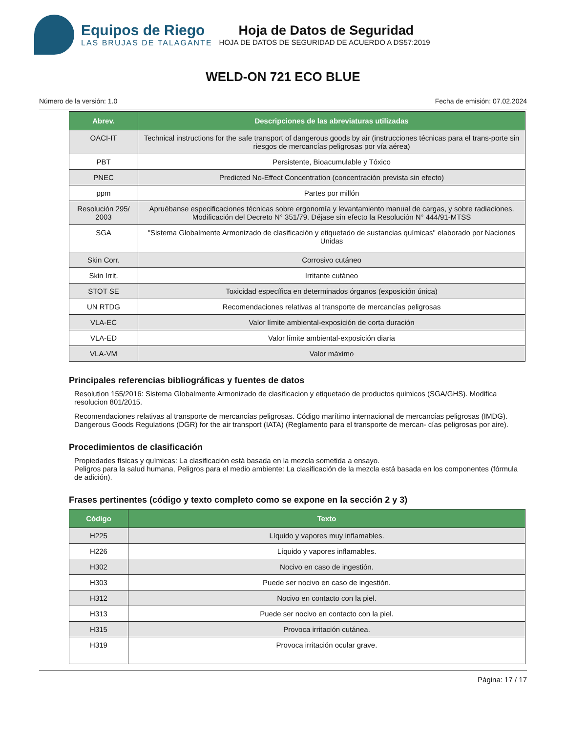Equipos de Riego
LAS BRUJAS DE TALAGANTE
Hoja de Datos de Seguridad
HOJA DE DATOS DE SEGURIDAD DE ACUERDO A DS57:2019
WELD-ON 721 ECO BLUE
Número de la versión: 1.0 Fecha de emisión: 07.02.2024
| Abrev. | Descripciones de las abreviaturas utilizadas |
| --- | --- |
| OACI-IT | Technical instructions for the safe transport of dangerous goods by air (instrucciones técnicas para el trans-porte sin riesgos de mercancías peligrosas por vía aérea) |
| PBT | Persistente, Bioacumulable y Tóxico |
| PNEC | Predicted No-Effect Concentration (concentración prevista sin efecto) |
| ppm | Partes por millón |
| Resolución 295/ 2003 | Apruébanse especificaciones técnicas sobre ergonomía y levantamiento manual de cargas, y sobre radiaciones. Modificación del Decreto N° 351/79. Déjase sin efecto la Resolución N° 444/91-MTSS |
| SGA | "Sistema Globalmente Armonizado de clasificación y etiquetado de sustancias químicas" elaborado por Naciones Unidas |
| Skin Corr. | Corrosivo cutáneo |
| Skin Irrit. | Irritante cutáneo |
| STOT SE | Toxicidad específica en determinados órganos (exposición única) |
| UN RTDG | Recomendaciones relativas al transporte de mercancías peligrosas |
| VLA-EC | Valor límite ambiental-exposición de corta duración |
| VLA-ED | Valor límite ambiental-exposición diaria |
| VLA-VM | Valor máximo |
Principales referencias bibliográficas y fuentes de datos
Resolution 155/2016: Sistema Globalmente Armonizado de clasificacion y etiquetado de productos quimicos (SGA/GHS). Modifica resolucion 801/2015.
Recomendaciones relativas al transporte de mercancías peligrosas. Código marítimo internacional de mercancías peligrosas (IMDG). Dangerous Goods Regulations (DGR) for the air transport (IATA) (Reglamento para el transporte de mercan- cías peligrosas por aire).
Procedimientos de clasificación
Propiedades físicas y químicas: La clasificación está basada en la mezcla sometida a ensayo.
Peligros para la salud humana, Peligros para el medio ambiente: La clasificación de la mezcla está basada en los componentes (fórmula de adición).
Frases pertinentes (código y texto completo como se expone en la sección 2 y 3)
| Código | Texto |
| --- | --- |
| H225 | Líquido y vapores muy inflamables. |
| H226 | Líquido y vapores inflamables. |
| H302 | Nocivo en caso de ingestión. |
| H303 | Puede ser nocivo en caso de ingestión. |
| H312 | Nocivo en contacto con la piel. |
| H313 | Puede ser nocivo en contacto con la piel. |
| H315 | Provoca irritación cutánea. |
| H319 | Provoca irritación ocular grave. |
Página: 17 / 17